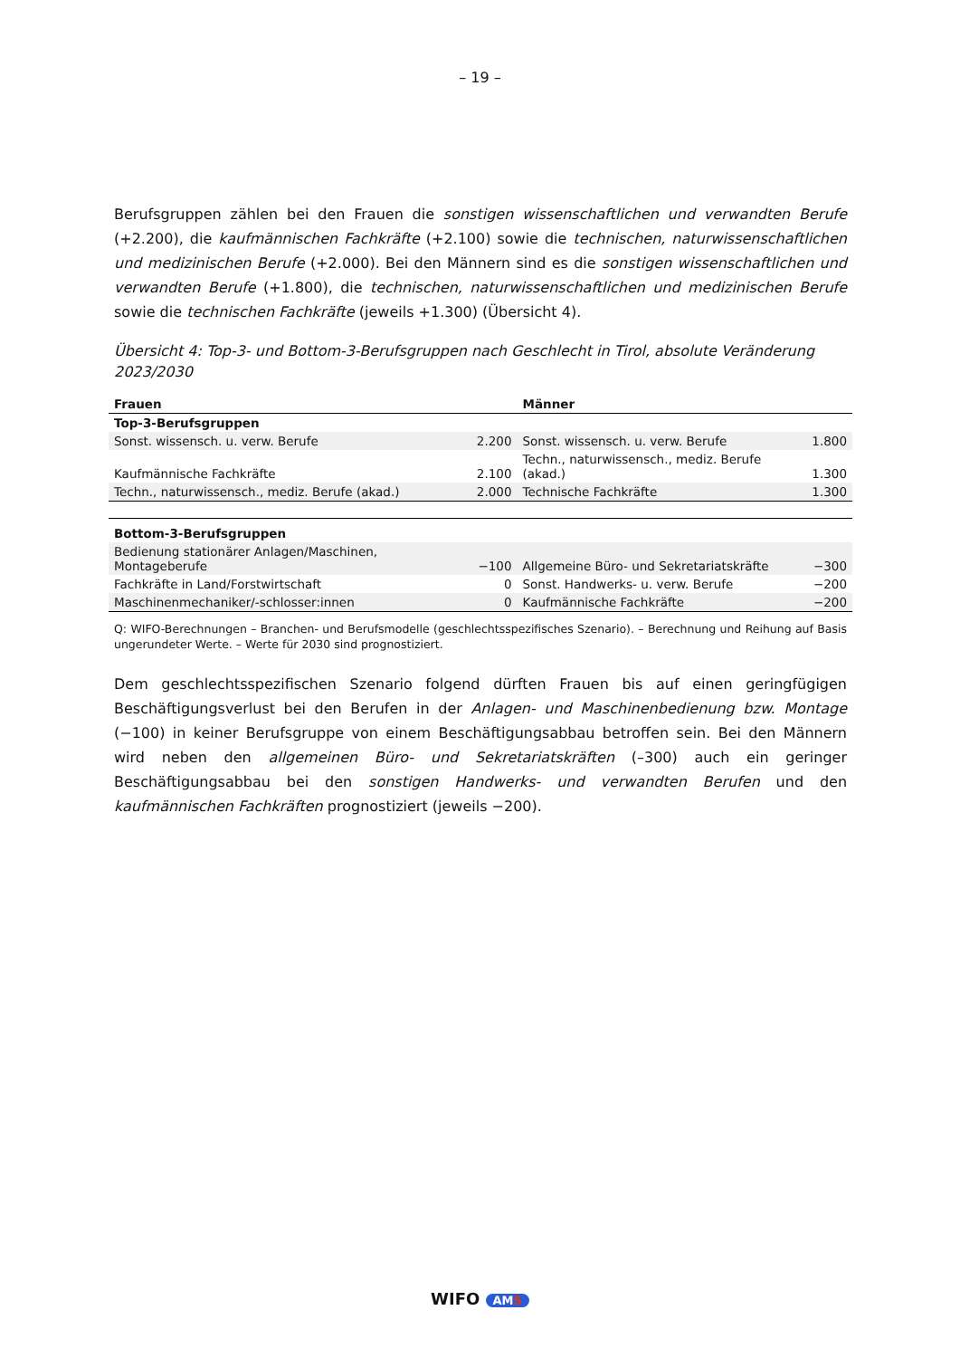– 19 –
Berufsgruppen zählen bei den Frauen die sonstigen wissenschaftlichen und verwandten Berufe (+2.200), die kaufmännischen Fachkräfte (+2.100) sowie die technischen, naturwissenschaftlichen und medizinischen Berufe (+2.000). Bei den Männern sind es die sonstigen wissenschaftlichen und verwandten Berufe (+1.800), die technischen, naturwissenschaftlichen und medizinischen Berufe sowie die technischen Fachkräfte (jeweils +1.300) (Übersicht 4).
Übersicht 4: Top-3- und Bottom-3-Berufsgruppen nach Geschlecht in Tirol, absolute Veränderung 2023/2030
| Frauen | | Männer | |
| --- | --- | --- | --- |
| Top-3-Berufsgruppen | | | |
| Sonst. wissensch. u. verw. Berufe | 2.200 | Sonst. wissensch. u. verw. Berufe | 1.800 |
| Kaufmännische Fachkräfte | 2.100 | Techn., naturwissensch., mediz. Berufe (akad.) | 1.300 |
| Techn., naturwissensch., mediz. Berufe (akad.) | 2.000 | Technische Fachkräfte | 1.300 |
| Bottom-3-Berufsgruppen | | | |
| Bedienung stationärer Anlagen/Maschinen, Montageberufe | −100 | Allgemeine Büro- und Sekretariatskräfte | −300 |
| Fachkräfte in Land/Forstwirtschaft | 0 | Sonst. Handwerks- u. verw. Berufe | −200 |
| Maschinenmechaniker/-schlosser:innen | 0 | Kaufmännische Fachkräfte | −200 |
Q: WIFO-Berechnungen – Branchen- und Berufsmodelle (geschlechtsspezifisches Szenario). – Berechnung und Reihung auf Basis ungerundeter Werte. – Werte für 2030 sind prognostiziert.
Dem geschlechtsspezifischen Szenario folgend dürften Frauen bis auf einen geringfügigen Beschäftigungsverlust bei den Berufen in der Anlagen- und Maschinenbedienung bzw. Montage (−100) in keiner Berufsgruppe von einem Beschäftigungsabbau betroffen sein. Bei den Männern wird neben den allgemeinen Büro- und Sekretariatskräften (–300) auch ein geringer Beschäftigungsabbau bei den sonstigen Handwerks- und verwandten Berufen und den kaufmännischen Fachkräften prognostiziert (jeweils −200).
WIFO AMS